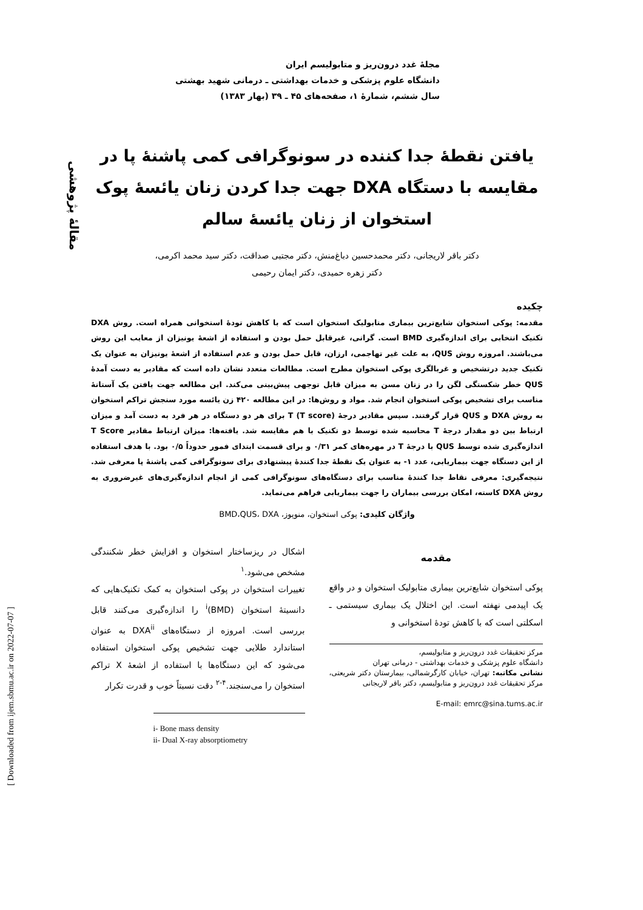مقالهٔ پژوهشی
[ Downloaded from ijem.sbmu.ac.ir on 2022-07-07 ]
مجلهٔ غدد درون‌ریز و متابولیسم ایران
دانشگاه علوم پزشکی و خدمات بهداشتی ـ درمانی شهید بهشتی
سال ششم، شمارهٔ ۱، صفحه‌های ۴۵ ـ ۳۹ (بهار ۱۳۸۳)
یافتن نقطهٔ جدا کننده در سونوگرافی کمی پاشنهٔ پا در مقایسه با دستگاه DXA جهت جدا کردن زنان یائسهٔ پوک استخوان از زنان یائسهٔ سالم
دکتر باقر لاریجانی، دکتر محمدحسین دباغ‌منش، دکتر مجتبی صداقت، دکتر سید محمد اکرمی،
دکتر زهره حمیدی، دکتر ایمان رحیمی
چکیده
مقدمه: پوکی استخوان شایع‌ترین بیماری متابولیک استخوان است که با کاهش تودهٔ استخوانی همراه است. روش DXA تکنیک انتخابی برای اندازه‌گیری BMD است. گرانی، غیرقابل حمل بودن و استفاده از اشعهٔ یونیزان از معایب این روش می‌باشند. امروزه روش QUS، به علت غیر تهاجمی، ارزان، قابل حمل بودن و عدم استفاده از اشعهٔ یونیزان به عنوان یک تکنیک جدید درتشخیص و غربالگری پوکی استخوان مطرح است. مطالعات متعدد نشان داده است که مقادیر به دست آمدهٔ QUS خطر شکستگی لگن را در زنان مسن به میزان قابل توجهی پیش‌بینی می‌کند. این مطالعه جهت یافتن یک آستانهٔ مناسب برای تشخیص پوکی استخوان انجام شد. مواد و روش‌ها: در این مطالعه ۴۲۰ زن یائسه مورد سنجش تراکم استخوان به روش DXA و QUS قرار گرفتند. سپس مقادیر درجهٔ T (T score) برای هر دو دستگاه در هر فرد به دست آمد و میزان ارتباط بین دو مقدار درجهٔ T محاسبه شده توسط دو تکنیک با هم مقایسه شد. یافته‌ها: میزان ارتباط مقادیر T Score اندازه‌گیری شده توسط QUS با درجهٔ T در مهره‌های کمر ۰/۳۱ و برای قسمت ابتدای فمور حدوداً ۰/۵ بود. با هدف استفاده از این دستگاه جهت بیماریابی، عدد ۱- به عنوان یک نقطهٔ جدا کنندهٔ پیشنهادی برای سونوگرافی کمی پاشنهٔ پا معرفی شد. نتیجه‌گیری: معرفی نقاط جدا کنندهٔ مناسب برای دستگاه‌های سونوگرافی کمی از انجام اندازه‌گیری‌های غیرضروری به روش DXA کاسته، امکان بررسی بیماران را جهت بیماریابی فراهم می‌نماید.
واژگان کلیدی: پوکی استخوان، منوپوز، BMD،QUS، DXA
مقدمه
پوکی استخوان شایع‌ترین بیماری متابولیک استخوان و در واقع یک اپیدمی نهفته است. این اختلال یک بیماری سیستمی ـ اسکلتی است که با کاهش تودهٔ استخوانی و
مرکز تحقیقات غدد درون‌ریز و متابولیسم،
دانشگاه علوم پزشکی و خدمات بهداشتی - درمانی تهران
نشانی مکاتبه: تهران، خیابان کارگرشمالی، بیمارستان دکتر شریعتی، مرکز تحقیقات غدد درون‌ریز و متابولیسم، دکتر باقر لاریجانی
E-mail: emrc@sina.tums.ac.ir
اشکال در ریزساختار استخوان و افزایش خطر شکنندگی مشخص می‌شود.<sup>۱</sup>
تغییرات استخوان در پوکی استخوان به کمک تکنیک‌هایی که دانسیتهٔ استخوان (BMD)<sup>i</sup> را اندازه‌گیری می‌کنند قابل بررسی است. امروزه از دستگاه‌های DXA<sup>ii</sup> به عنوان استاندارد طلایی جهت تشخیص پوکی استخوان استفاده می‌شود که این دستگاه‌ها با استفاده از اشعهٔ X تراکم استخوان را می‌سنجند.<sup>۴-۲</sup> دقت نسبتاً خوب و قدرت تکرار
i- Bone mass density
ii- Dual X-ray absorptiometry